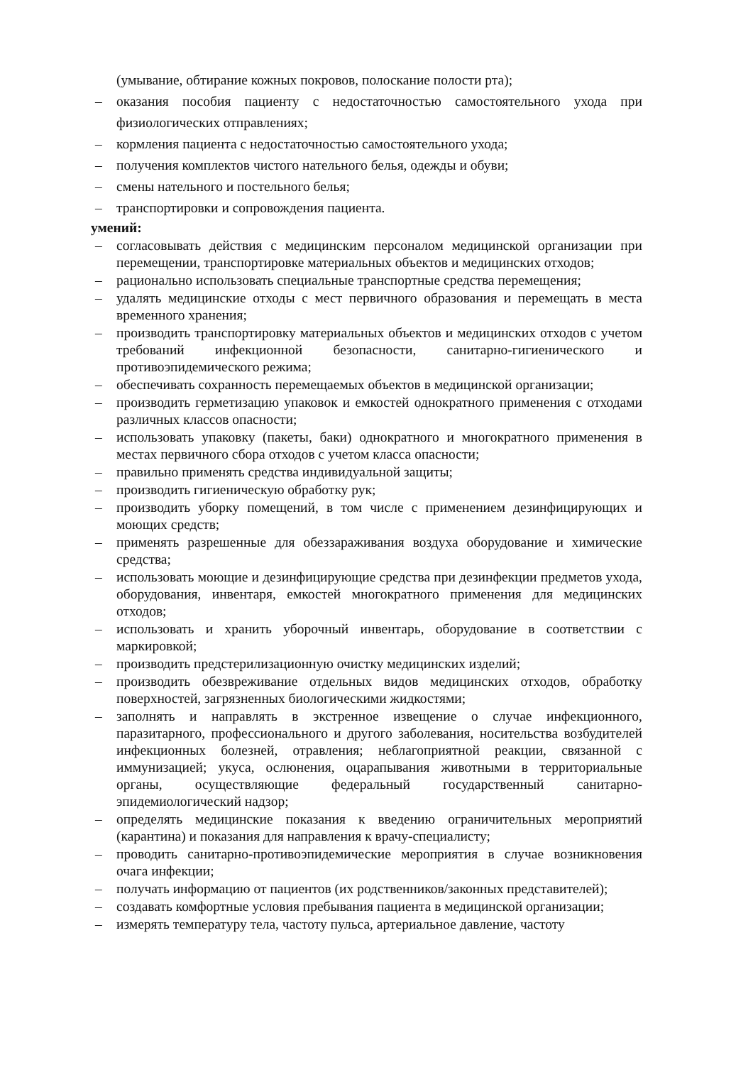(умывание, обтирание кожных покровов, полоскание полости рта);
– оказания пособия пациенту с недостаточностью самостоятельного ухода при физиологических отправлениях;
– кормления пациента с недостаточностью самостоятельного ухода;
– получения комплектов чистого нательного белья, одежды и обуви;
– смены нательного и постельного белья;
– транспортировки и сопровождения пациента.
умений:
– согласовывать действия с медицинским персоналом медицинской организации при перемещении, транспортировке материальных объектов и медицинских отходов;
– рационально использовать специальные транспортные средства перемещения;
– удалять медицинские отходы с мест первичного образования и перемещать в места временного хранения;
– производить транспортировку материальных объектов и медицинских отходов с учетом требований инфекционной безопасности, санитарно-гигиенического и противоэпидемического режима;
– обеспечивать сохранность перемещаемых объектов в медицинской организации;
– производить герметизацию упаковок и емкостей однократного применения с отходами различных классов опасности;
– использовать упаковку (пакеты, баки) однократного и многократного применения в местах первичного сбора отходов с учетом класса опасности;
– правильно применять средства индивидуальной защиты;
– производить гигиеническую обработку рук;
– производить уборку помещений, в том числе с применением дезинфицирующих и моющих средств;
– применять разрешенные для обеззараживания воздуха оборудование и химические средства;
– использовать моющие и дезинфицирующие средства при дезинфекции предметов ухода, оборудования, инвентаря, емкостей многократного применения для медицинских отходов;
– использовать и хранить уборочный инвентарь, оборудование в соответствии с маркировкой;
– производить предстерилизационную очистку медицинских изделий;
– производить обезвреживание отдельных видов медицинских отходов, обработку поверхностей, загрязненных биологическими жидкостями;
– заполнять и направлять в экстренное извещение о случае инфекционного, паразитарного, профессионального и другого заболевания, носительства возбудителей инфекционных болезней, отравления; неблагоприятной реакции, связанной с иммунизацией; укуса, ослюнения, оцарапывания животными в территориальные органы, осуществляющие федеральный государственный санитарно-эпидемиологический надзор;
– определять медицинские показания к введению ограничительных мероприятий (карантина) и показания для направления к врачу-специалисту;
– проводить санитарно-противоэпидемические мероприятия в случае возникновения очага инфекции;
– получать информацию от пациентов (их родственников/законных представителей);
– создавать комфортные условия пребывания пациента в медицинской организации;
– измерять температуру тела, частоту пульса, артериальное давление, частоту